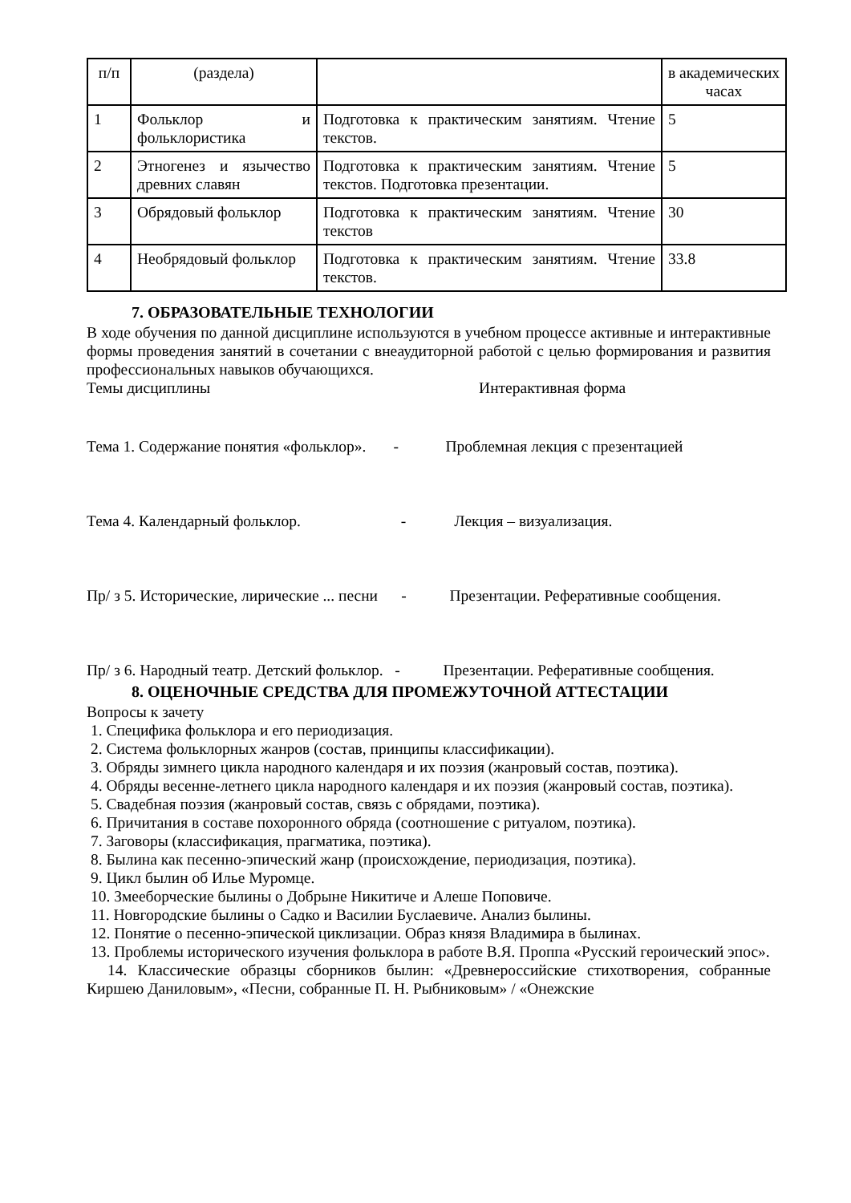| п/п | (раздела) | | в академических часах |
| 1 | Фольклор и фольклористика | Подготовка к практическим занятиям. Чтение текстов. | 5 |
| 2 | Этногенез и язычество древних славян | Подготовка к практическим занятиям. Чтение текстов. Подготовка презентации. | 5 |
| 3 | Обрядовый фольклор | Подготовка к практическим занятиям. Чтение текстов | 30 |
| 4 | Необрядовый фольклор | Подготовка к практическим занятиям. Чтение текстов. | 33.8 |
7. ОБРАЗОВАТЕЛЬНЫЕ ТЕХНОЛОГИИ
В ходе обучения по данной дисциплине используются в учебном процессе активные и интерактивные формы проведения занятий в сочетании с внеаудиторной работой с целью формирования и развития профессиональных навыков обучающихся.
Темы дисциплины Интерактивная форма
Тема 1. Содержание понятия «фольклор». - Проблемная лекция с презентацией
Тема 4. Календарный фольклор. - Лекция – визуализация.
Пр/ з 5. Исторические, лирические ... песни - Презентации. Реферативные сообщения.
Пр/ з 6. Народный театр. Детский фольклор. - Презентации. Реферативные сообщения.
8. ОЦЕНОЧНЫЕ СРЕДСТВА ДЛЯ ПРОМЕЖУТОЧНОЙ АТТЕСТАЦИИ
Вопросы к зачету
1. Специфика фольклора и его периодизация.
2. Система фольклорных жанров (состав, принципы классификации).
3. Обряды зимнего цикла народного календаря и их поэзия (жанровый состав, поэтика).
4. Обряды весенне-летнего цикла народного календаря и их поэзия (жанровый состав, поэтика).
5. Свадебная поэзия (жанровый состав, связь с обрядами, поэтика).
6. Причитания в составе похоронного обряда (соотношение с ритуалом, поэтика).
7. Заговоры (классификация, прагматика, поэтика).
8. Былина как песенно-эпический жанр (происхождение, периодизация, поэтика).
9. Цикл былин об Илье Муромце.
10. Змееборческие былины о Добрыне Никитиче и Алеше Поповиче.
11. Новгородские былины о Садко и Василии Буслаевиче. Анализ былины.
12. Понятие о песенно-эпической циклизации. Образ князя Владимира в былинах.
13. Проблемы исторического изучения фольклора в работе В.Я. Проппа «Русский героический эпос».
14. Классические образцы сборников былин: «Древнероссийские стихотворения, собранные Киршею Даниловым», «Песни, собранные П. Н. Рыбниковым» / «Онежские